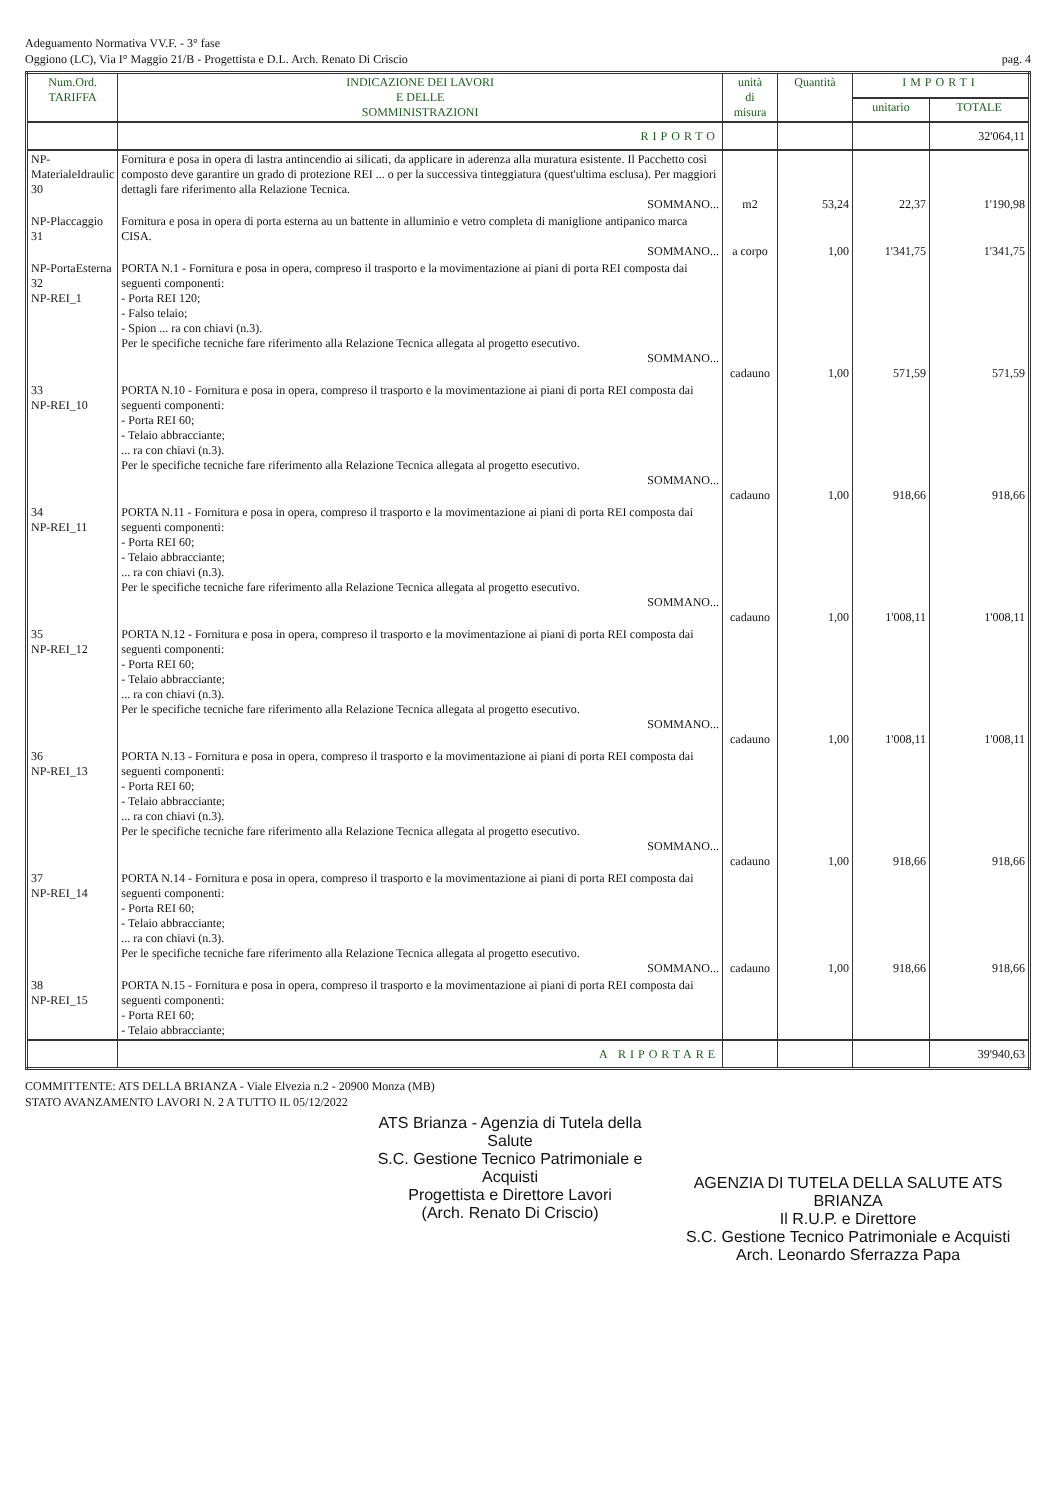Adeguamento Normativa VV.F. - 3° fase
Oggiono (LC), Via I° Maggio 21/B - Progettista e D.L. Arch. Renato Di Criscio
pag. 4
| Num.Ord. TARIFFA | INDICAZIONE DEI LAVORI E DELLE SOMMINISTRAZIONI | unità di misura | Quantità | IMPORTI | |
| --- | --- | --- | --- | --- | --- |
| | | | | unitario | TOTALE |
| | RIPORTO | | | | 32'064,11 |
| NP-MaterialeIdraulic 30 | Fornitura e posa in opera di lastra antincendio ai silicati, da applicare in aderenza alla muratura esistente. Il Pacchetto così composto deve garantire un grado di protezione REI ... o per la successiva tinteggiatura (quest'ultima esclusa). Per maggiori dettagli fare riferimento alla Relazione Tecnica. SOMMANO... | m2 | 53,24 | 22,37 | 1'190,98 |
| NP-Placcaggio 31 | Fornitura e posa in opera di porta esterna au un battente in alluminio e vetro completa di maniglione antipanico marca CISA. SOMMANO... | a corpo | 1,00 | 1'341,75 | 1'341,75 |
| NP-PortaEsterna 32 NP-REI_1 | PORTA N.1 - Fornitura e posa in opera, compreso il trasporto e la movimentazione ai piani di porta REI composta dai seguenti componenti: - Porta REI 120; - Falso telaio; - Spion ... ra con chiavi (n.3). Per le specifiche tecniche fare riferimento alla Relazione Tecnica allegata al progetto esecutivo. SOMMANO... | cadauno | 1,00 | 571,59 | 571,59 |
| 33 NP-REI_10 | PORTA N.10 - Fornitura e posa in opera, compreso il trasporto e la movimentazione ai piani di porta REI composta dai seguenti componenti: - Porta REI 60; - Telaio abbracciante; ... ra con chiavi (n.3). Per le specifiche tecniche fare riferimento alla Relazione Tecnica allegata al progetto esecutivo. SOMMANO... | cadauno | 1,00 | 918,66 | 918,66 |
| 34 NP-REI_11 | PORTA N.11 - Fornitura e posa in opera, compreso il trasporto e la movimentazione ai piani di porta REI composta dai seguenti componenti: - Porta REI 60; - Telaio abbracciante; ... ra con chiavi (n.3). Per le specifiche tecniche fare riferimento alla Relazione Tecnica allegata al progetto esecutivo. SOMMANO... | cadauno | 1,00 | 1'008,11 | 1'008,11 |
| 35 NP-REI_12 | PORTA N.12 - Fornitura e posa in opera, compreso il trasporto e la movimentazione ai piani di porta REI composta dai seguenti componenti: - Porta REI 60; - Telaio abbracciante; ... ra con chiavi (n.3). Per le specifiche tecniche fare riferimento alla Relazione Tecnica allegata al progetto esecutivo. SOMMANO... | cadauno | 1,00 | 1'008,11 | 1'008,11 |
| 36 NP-REI_13 | PORTA N.13 - Fornitura e posa in opera, compreso il trasporto e la movimentazione ai piani di porta REI composta dai seguenti componenti: - Porta REI 60; - Telaio abbracciante; ... ra con chiavi (n.3). Per le specifiche tecniche fare riferimento alla Relazione Tecnica allegata al progetto esecutivo. SOMMANO... | cadauno | 1,00 | 918,66 | 918,66 |
| 37 NP-REI_14 | PORTA N.14 - Fornitura e posa in opera, compreso il trasporto e la movimentazione ai piani di porta REI composta dai seguenti componenti: - Porta REI 60; - Telaio abbracciante; ... ra con chiavi (n.3). Per le specifiche tecniche fare riferimento alla Relazione Tecnica allegata al progetto esecutivo. SOMMANO... | cadauno | 1,00 | 918,66 | 918,66 |
| 38 NP-REI_15 | PORTA N.15 - Fornitura e posa in opera, compreso il trasporto e la movimentazione ai piani di porta REI composta dai seguenti componenti: - Porta REI 60; - Telaio abbracciante; | | | | |
| | A RIPORTARE | | | | 39'940,63 |
COMMITTENTE: ATS DELLA BRIANZA - Viale Elvezia n.2 - 20900 Monza (MB)
STATO AVANZAMENTO LAVORI N. 2 A TUTTO IL 05/12/2022
ATS Brianza - Agenzia di Tutela della Salute
S.C. Gestione Tecnico Patrimoniale e Acquisti
Progettista e Direttore Lavori
(Arch. Renato Di Criscio)
AGENZIA DI TUTELA DELLA SALUTE ATS BRIANZA
Il R.U.P. e Direttore
S.C. Gestione Tecnico Patrimoniale e Acquisti
Arch. Leonardo Sferrazza Papa